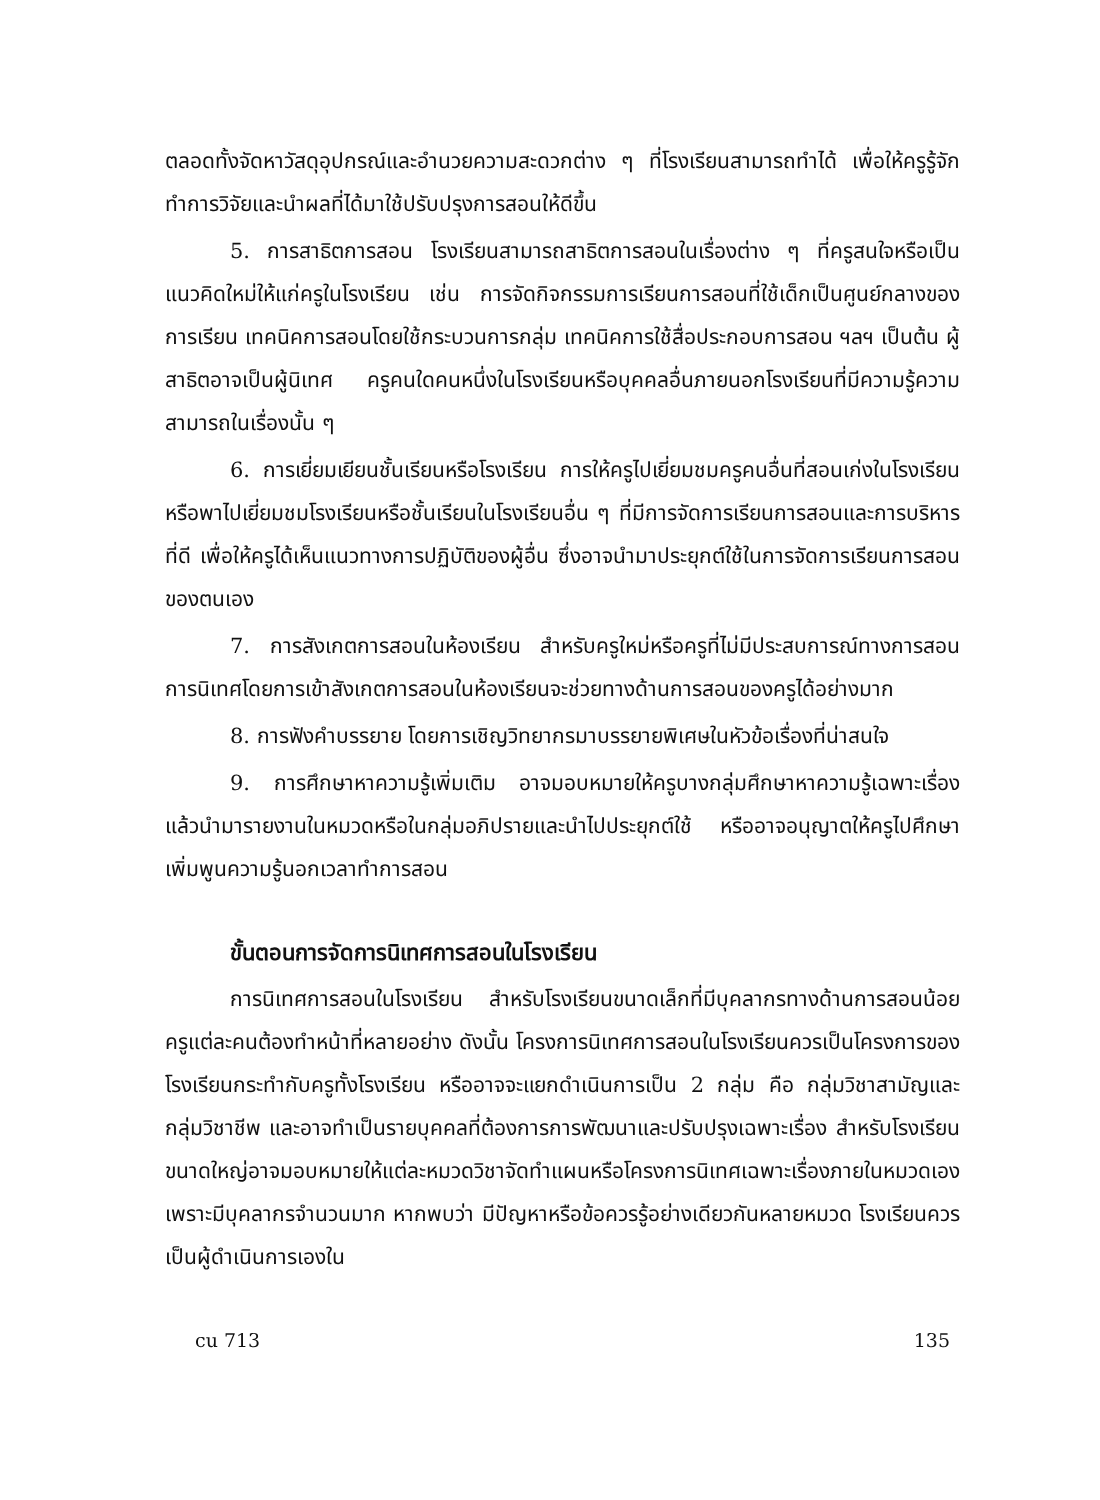ตลอดทั้งจัดหาวัสดุอุปกรณ์และอำนวยความสะดวกต่าง ๆ ที่โรงเรียนสามารถทำได้ เพื่อให้ครูรู้จักทำการวิจัยและนำผลที่ได้มาใช้ปรับปรุงการสอนให้ดีขึ้น
5. การสาธิตการสอน โรงเรียนสามารถสาธิตการสอนในเรื่องต่าง ๆ ที่ครูสนใจหรือเป็นแนวคิดใหม่ให้แก่ครูในโรงเรียน เช่น การจัดกิจกรรมการเรียนการสอนที่ใช้เด็กเป็นศูนย์กลางของการเรียน เทคนิคการสอนโดยใช้กระบวนการกลุ่ม เทคนิคการใช้สื่อประกอบการสอน ฯลฯ เป็นต้น ผู้สาธิตอาจเป็นผู้นิเทศ ครูคนใดคนหนึ่งในโรงเรียนหรือบุคคลอื่นภายนอกโรงเรียนที่มีความรู้ความสามารถในเรื่องนั้น ๆ
6. การเยี่ยมเยียนชั้นเรียนหรือโรงเรียน การให้ครูไปเยี่ยมชมครูคนอื่นที่สอนเก่งในโรงเรียน หรือพาไปเยี่ยมชมโรงเรียนหรือชั้นเรียนในโรงเรียนอื่น ๆ ที่มีการจัดการเรียนการสอนและการบริหารที่ดี เพื่อให้ครูได้เห็นแนวทางการปฏิบัติของผู้อื่น ซึ่งอาจนำมาประยุกต์ใช้ในการจัดการเรียนการสอนของตนเอง
7. การสังเกตการสอนในห้องเรียน สำหรับครูใหม่หรือครูที่ไม่มีประสบการณ์ทางการสอน การนิเทศโดยการเข้าสังเกตการสอนในห้องเรียนจะช่วยทางด้านการสอนของครูได้อย่างมาก
8. การฟังคำบรรยาย โดยการเชิญวิทยากรมาบรรยายพิเศษในหัวข้อเรื่องที่น่าสนใจ
9. การศึกษาหาความรู้เพิ่มเติม อาจมอบหมายให้ครูบางกลุ่มศึกษาหาความรู้เฉพาะเรื่องแล้วนำมารายงานในหมวดหรือในกลุ่มอภิปรายและนำไปประยุกต์ใช้ หรืออาจอนุญาตให้ครูไปศึกษาเพิ่มพูนความรู้นอกเวลาทำการสอน
ขั้นตอนการจัดการนิเทศการสอนในโรงเรียน
การนิเทศการสอนในโรงเรียน สำหรับโรงเรียนขนาดเล็กที่มีบุคลากรทางด้านการสอนน้อย ครูแต่ละคนต้องทำหน้าที่หลายอย่าง ดังนั้น โครงการนิเทศการสอนในโรงเรียนควรเป็นโครงการของโรงเรียนกระทำกับครูทั้งโรงเรียน หรืออาจจะแยกดำเนินการเป็น 2 กลุ่ม คือ กลุ่มวิชาสามัญและกลุ่มวิชาชีพ และอาจทำเป็นรายบุคคลที่ต้องการการพัฒนาและปรับปรุงเฉพาะเรื่อง สำหรับโรงเรียนขนาดใหญ่อาจมอบหมายให้แต่ละหมวดวิชาจัดทำแผนหรือโครงการนิเทศเฉพาะเรื่องภายในหมวดเอง เพราะมีบุคลากรจำนวนมาก หากพบว่า มีปัญหาหรือข้อควรรู้อย่างเดียวกันหลายหมวด โรงเรียนควรเป็นผู้ดำเนินการเองใน
cu 713 135